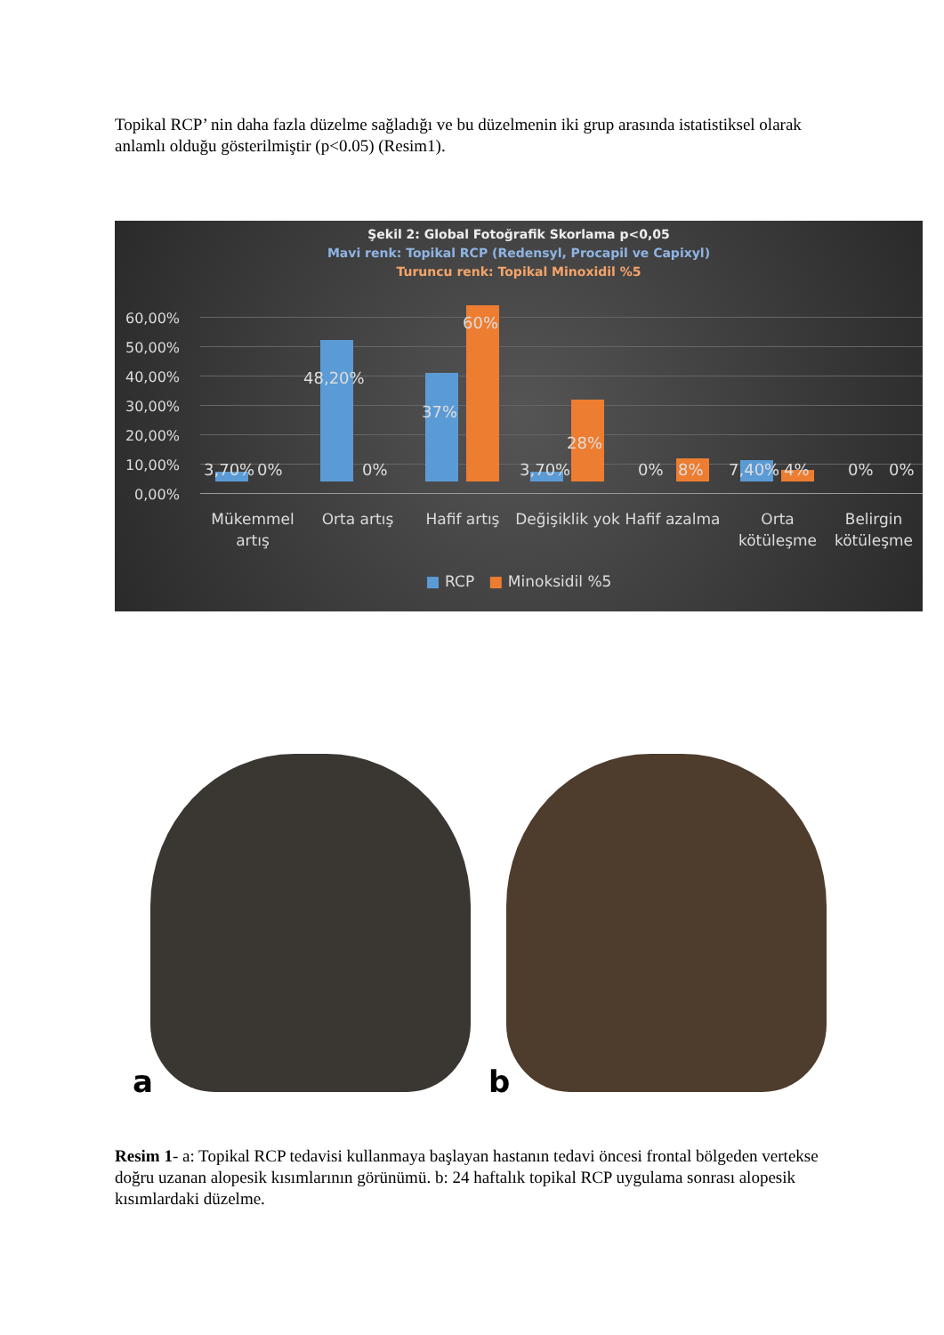Topikal RCP’ nin daha fazla düzelme sağladığı ve bu düzelmenin iki grup arasında istatistiksel olarak anlamlı olduğu gösterilmiştir (p<0.05) (Resim1).
Şekil 2: Global Fotoğrafik Skorlama p<0,05
Mavi renk: Topikal RCP (Redensyl, Procapil ve Capixyl)
Turuncu renk: Topikal Minoxidil %5
60,00%
50,00%
40,00%
30,00%
20,00%
10,00%
0,00%
3,70% 0%
48,20%
0%
37%
60%
3,70%
28%
0% 8% 7,40% 4% 0% 0%
Mükemmel artış
Orta artış Hafif artış
Değişiklik yok
Hafif azalma
Orta kötüleşme
Belirgin kötüleşme
■ RCP ■ Minoksidil %5
a
b
Resim 1- a: Topikal RCP tedavisi kullanmaya başlayan hastanın tedavi öncesi frontal bölgeden vertekse doğru uzanan alopesik kısımlarının görünümü. b: 24 haftalık topikal RCP uygulama sonrası alopesik kısımlardaki düzelme.